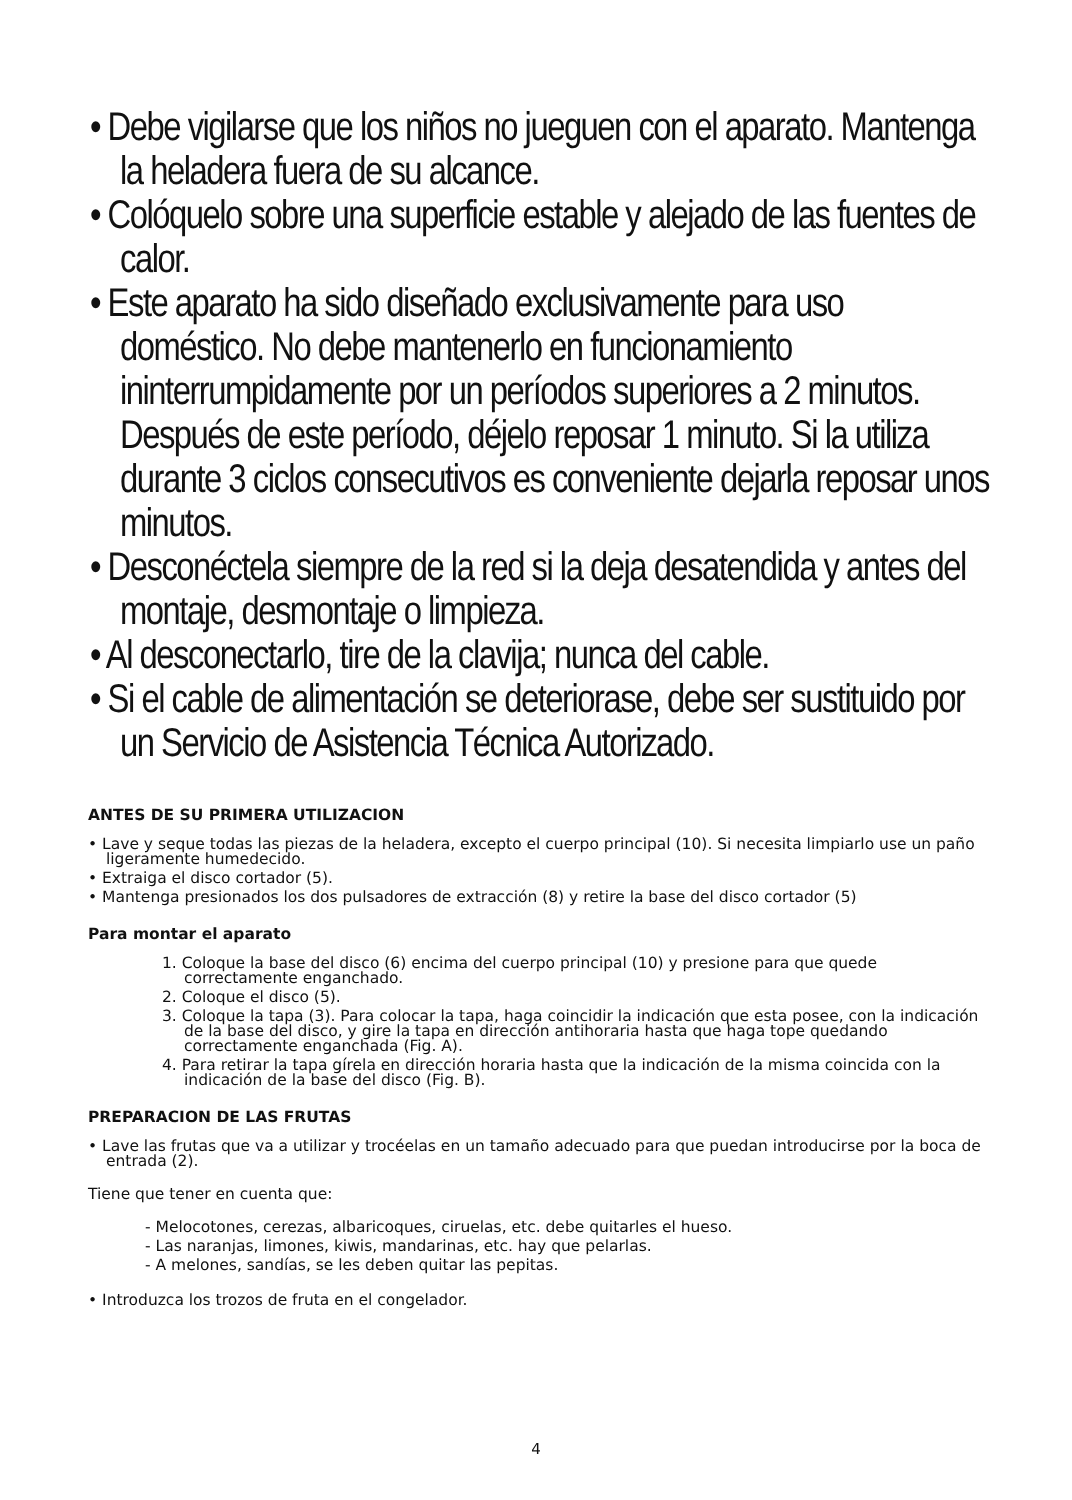• Debe vigilarse que los niños no jueguen con el aparato. Mantenga la heladera fuera de su alcance.
• Colóquelo sobre una superficie estable y alejado de las fuentes de calor.
• Este aparato ha sido diseñado exclusivamente para uso doméstico. No debe mantenerlo en funcionamiento ininterrumpidamente por un períodos superiores a 2 minutos. Después de este período, déjelo reposar 1 minuto. Si la utiliza durante 3 ciclos consecutivos es conveniente dejarla reposar unos minutos.
• Desconéctela siempre de la red si la deja desatendida y antes del montaje, desmontaje o limpieza.
• Al desconectarlo, tire de la clavija; nunca del cable.
• Si el cable de alimentación se deteriorase, debe ser sustituido por un Servicio de Asistencia Técnica Autorizado.
ANTES DE SU PRIMERA UTILIZACION
• Lave y seque todas las piezas de la heladera, excepto el cuerpo principal (10). Si necesita limpiarlo use un paño ligeramente humedecido.
• Extraiga el disco cortador (5).
• Mantenga presionados los dos pulsadores de extracción (8) y retire la base del disco cortador (5)
Para montar el aparato
1. Coloque la base del disco (6) encima del cuerpo principal (10) y presione para que quede correctamente enganchado.
2. Coloque el disco (5).
3. Coloque la tapa (3). Para colocar la tapa, haga coincidir la indicación que esta posee, con la indicación de la base del disco, y gire la tapa en dirección antihoraria hasta que haga tope quedando correctamente enganchada (Fig. A).
4. Para retirar la tapa gírela en dirección horaria hasta que la indicación de la misma coincida con la indicación de la base del disco (Fig. B).
PREPARACION DE LAS FRUTAS
• Lave las frutas que va a utilizar y trocéelas en un tamaño adecuado para que puedan introducirse por la boca de entrada (2).
Tiene que tener en cuenta que:
- Melocotones, cerezas, albaricoques, ciruelas, etc. debe quitarles el hueso.
- Las naranjas, limones, kiwis, mandarinas, etc. hay que pelarlas.
- A melones, sandías, se les deben quitar las pepitas.
• Introduzca los trozos de fruta en el congelador.
4